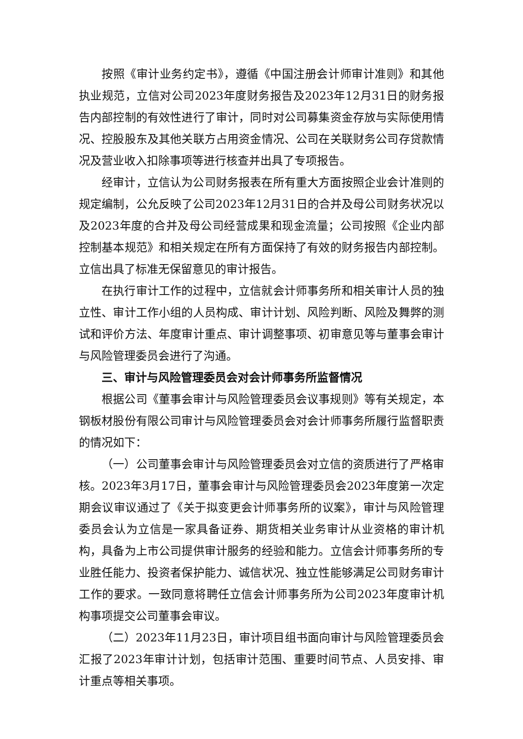按照《审计业务约定书》，遵循《中国注册会计师审计准则》和其他执业规范，立信对公司2023年度财务报告及2023年12月31日的财务报告内部控制的有效性进行了审计，同时对公司募集资金存放与实际使用情况、控股股东及其他关联方占用资金情况、公司在关联财务公司存贷款情况及营业收入扣除事项等进行核查并出具了专项报告。
经审计，立信认为公司财务报表在所有重大方面按照企业会计准则的规定编制，公允反映了公司2023年12月31日的合并及母公司财务状况以及2023年度的合并及母公司经营成果和现金流量；公司按照《企业内部控制基本规范》和相关规定在所有方面保持了有效的财务报告内部控制。立信出具了标准无保留意见的审计报告。
在执行审计工作的过程中，立信就会计师事务所和相关审计人员的独立性、审计工作小组的人员构成、审计计划、风险判断、风险及舞弊的测试和评价方法、年度审计重点、审计调整事项、初审意见等与董事会审计与风险管理委员会进行了沟通。
三、审计与风险管理委员会对会计师事务所监督情况
根据公司《董事会审计与风险管理委员会议事规则》等有关规定，本钢板材股份有限公司审计与风险管理委员会对会计师事务所履行监督职责的情况如下：
（一）公司董事会审计与风险管理委员会对立信的资质进行了严格审核。2023年3月17日，董事会审计与风险管理委员会2023年度第一次定期会议审议通过了《关于拟变更会计师事务所的议案》，审计与风险管理委员会认为立信是一家具备证券、期货相关业务审计从业资格的审计机构，具备为上市公司提供审计服务的经验和能力。立信会计师事务所的专业胜任能力、投资者保护能力、诚信状况、独立性能够满足公司财务审计工作的要求。一致同意将聘任立信会计师事务所为公司2023年度审计机构事项提交公司董事会审议。
（二）2023年11月23日，审计项目组书面向审计与风险管理委员会汇报了2023年审计计划，包括审计范围、重要时间节点、人员安排、审计重点等相关事项。